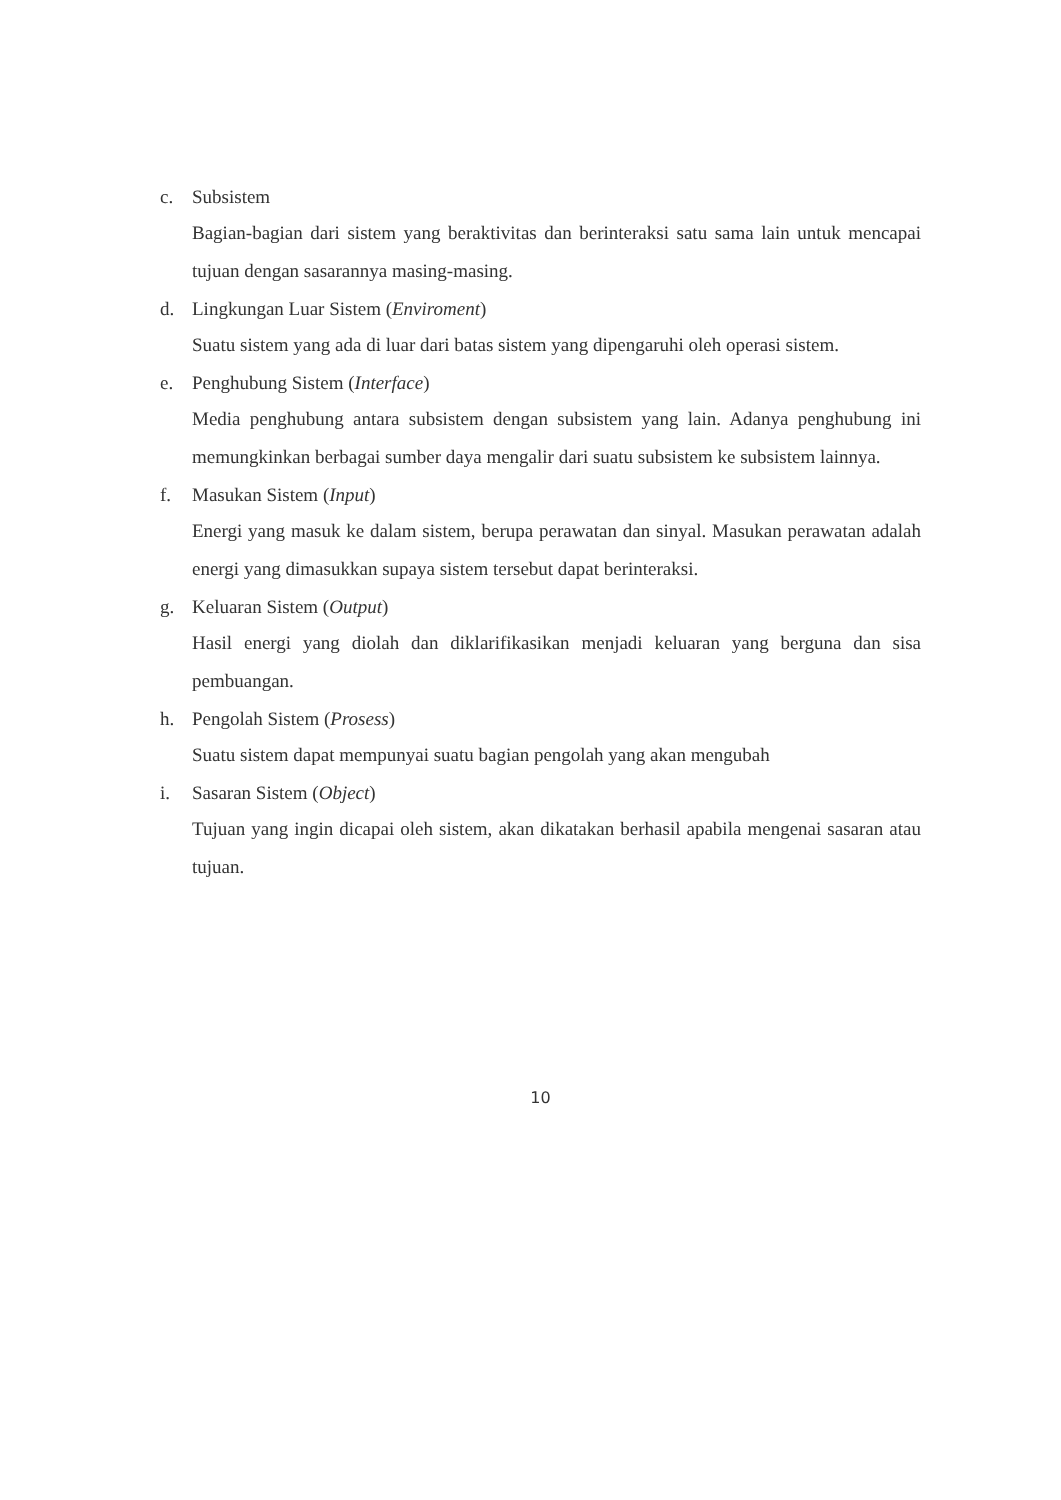c. Subsistem
Bagian-bagian dari sistem yang beraktivitas dan berinteraksi satu sama lain untuk mencapai tujuan dengan sasarannya masing-masing.
d. Lingkungan Luar Sistem (Enviroment)
Suatu sistem yang ada di luar dari batas sistem yang dipengaruhi oleh operasi sistem.
e. Penghubung Sistem (Interface)
Media penghubung antara subsistem dengan subsistem yang lain. Adanya penghubung ini memungkinkan berbagai sumber daya mengalir dari suatu subsistem ke subsistem lainnya.
f. Masukan Sistem (Input)
Energi yang masuk ke dalam sistem, berupa perawatan dan sinyal. Masukan perawatan adalah energi yang dimasukkan supaya sistem tersebut dapat berinteraksi.
g. Keluaran Sistem (Output)
Hasil energi yang diolah dan diklarifikasikan menjadi keluaran yang berguna dan sisa pembuangan.
h. Pengolah Sistem (Prosess)
Suatu sistem dapat mempunyai suatu bagian pengolah yang akan mengubah
i. Sasaran Sistem (Object)
Tujuan yang ingin dicapai oleh sistem, akan dikatakan berhasil apabila mengenai sasaran atau tujuan.
10